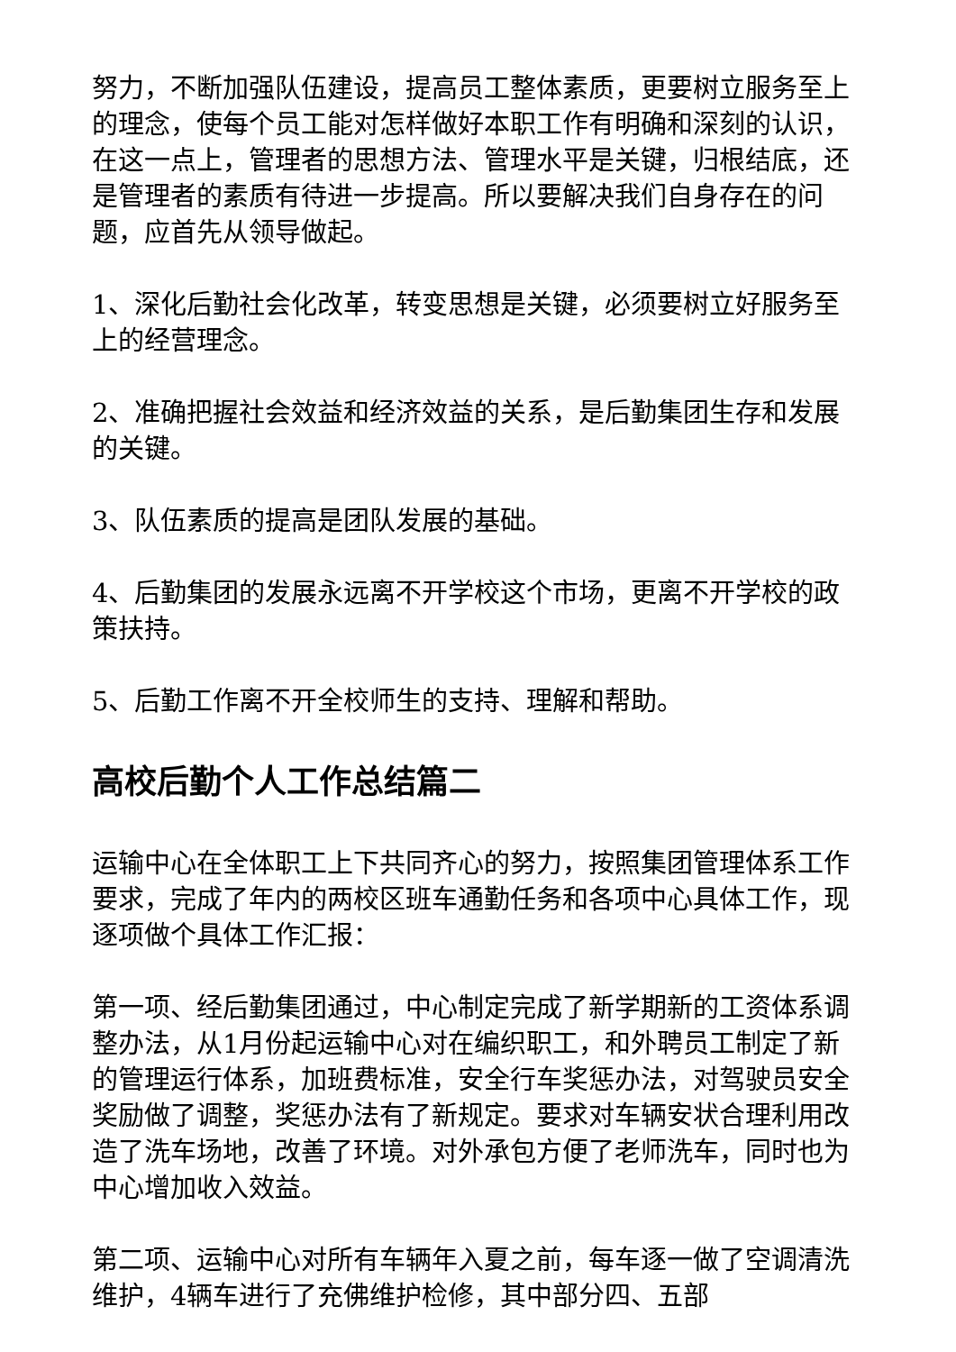努力，不断加强队伍建设，提高员工整体素质，更要树立服务至上的理念，使每个员工能对怎样做好本职工作有明确和深刻的认识，在这一点上，管理者的思想方法、管理水平是关键，归根结底，还是管理者的素质有待进一步提高。所以要解决我们自身存在的问题，应首先从领导做起。
1、深化后勤社会化改革，转变思想是关键，必须要树立好服务至上的经营理念。
2、准确把握社会效益和经济效益的关系，是后勤集团生存和发展的关键。
3、队伍素质的提高是团队发展的基础。
4、后勤集团的发展永远离不开学校这个市场，更离不开学校的政策扶持。
5、后勤工作离不开全校师生的支持、理解和帮助。
高校后勤个人工作总结篇二
运输中心在全体职工上下共同齐心的努力，按照集团管理体系工作要求，完成了年内的两校区班车通勤任务和各项中心具体工作，现逐项做个具体工作汇报：
第一项、经后勤集团通过，中心制定完成了新学期新的工资体系调整办法，从1月份起运输中心对在编织职工，和外聘员工制定了新的管理运行体系，加班费标准，安全行车奖惩办法，对驾驶员安全奖励做了调整，奖惩办法有了新规定。要求对车辆安状合理利用改造了洗车场地，改善了环境。对外承包方便了老师洗车，同时也为中心增加收入效益。
第二项、运输中心对所有车辆年入夏之前，每车逐一做了空调清洗维护，4辆车进行了充佛维护检修，其中部分四、五部